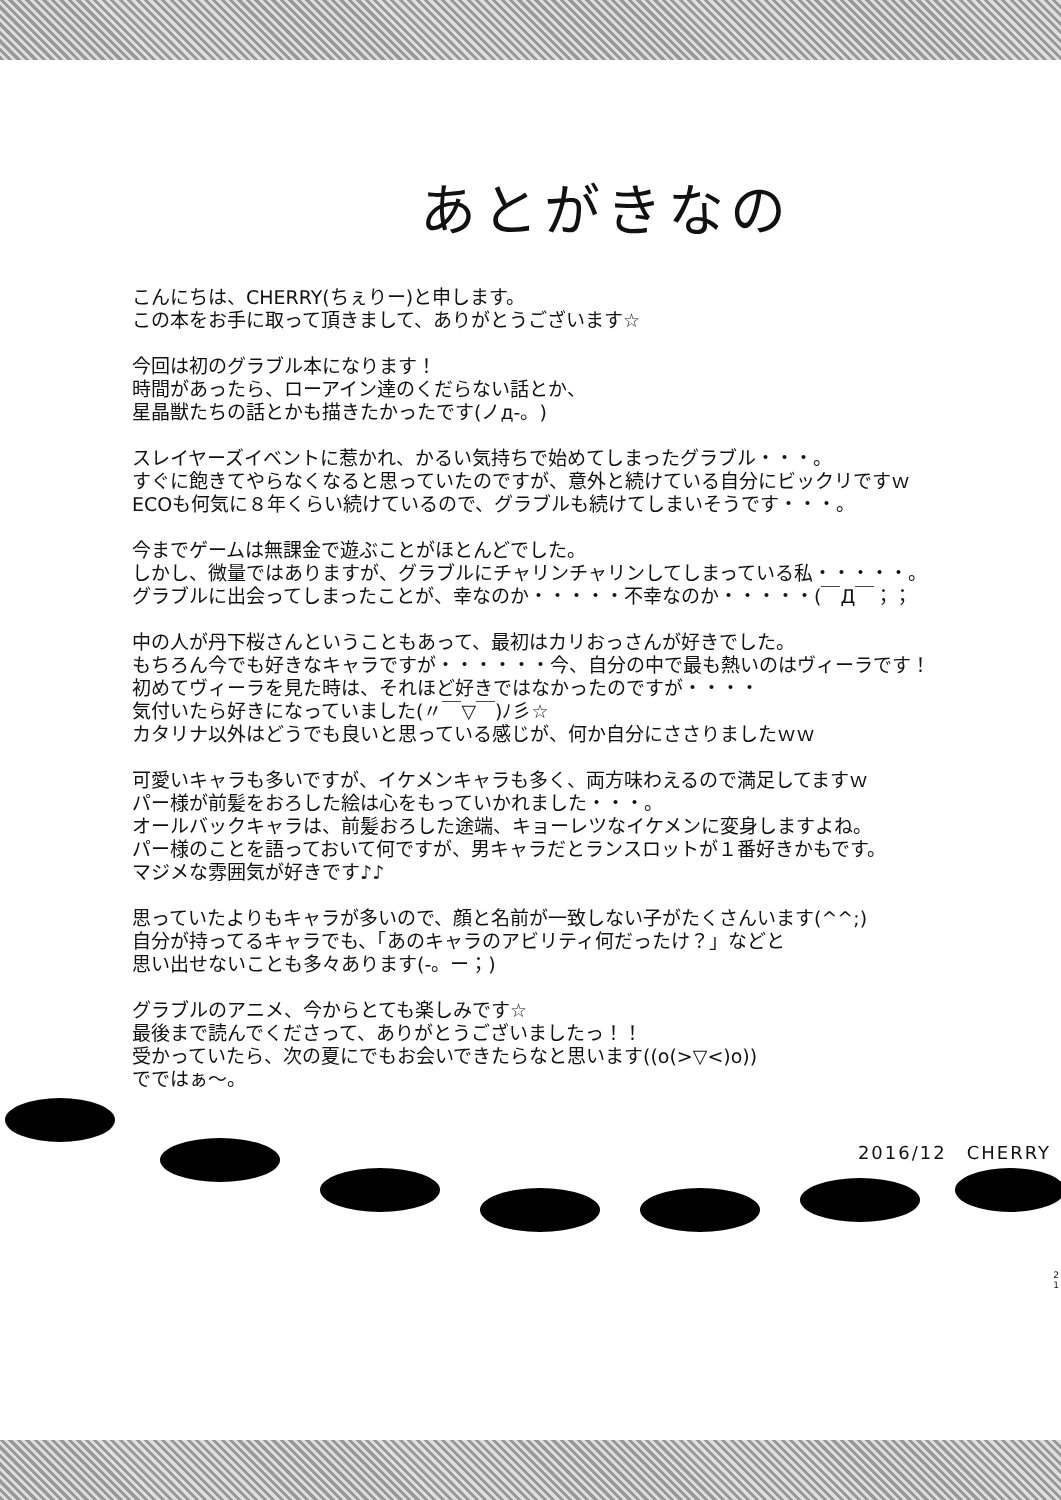あとがきなの
こんにちは、CHERRY(ちぇりー)と申します。
この本をお手に取って頂きまして、ありがとうございます☆
今回は初のグラブル本になります！
時間があったら、ローアイン達のくだらない話とか、
星晶獣たちの話とかも描きたかったです(ノд-。)
スレイヤーズイベントに惹かれ、かるい気持ちで始めてしまったグラブル・・・。
すぐに飽きてやらなくなると思っていたのですが、意外と続けている自分にビックリですｗ
ECOも何気に８年くらい続けているので、グラブルも続けてしまいそうです・・・。
今までゲームは無課金で遊ぶことがほとんどでした。
しかし、微量ではありますが、グラブルにチャリンチャリンしてしまっている私・・・・・。
グラブルに出会ってしまったことが、幸なのか・・・・・不幸なのか・・・・・(￣Д￣；；
中の人が丹下桜さんということもあって、最初はカリおっさんが好きでした。
もちろん今でも好きなキャラですが・・・・・・今、自分の中で最も熱いのはヴィーラです！
初めてヴィーラを見た時は、それほど好きではなかったのですが・・・・
気付いたら好きになっていました(〃￣▽￣)ﾉ彡☆
カタリナ以外はどうでも良いと思っている感じが、何か自分にささりましたｗｗ
可愛いキャラも多いですが、イケメンキャラも多く、両方味わえるので満足してますｗ
パー様が前髪をおろした絵は心をもっていかれました・・・。
オールバックキャラは、前髪おろした途端、キョーレツなイケメンに変身しますよね。
パー様のことを語っておいて何ですが、男キャラだとランスロットが１番好きかもです。
マジメな雰囲気が好きです♪♪
思っていたよりもキャラが多いので、顔と名前が一致しない子がたくさんいます(^^;)
自分が持ってるキャラでも、「あのキャラのアビリティ何だったけ？」などと
思い出せないことも多々あります(-。ー；)
グラブルのアニメ、今からとても楽しみです☆
最後まで読んでくださって、ありがとうございましたっ！！
受かっていたら、次の夏にでもお会いできたらなと思います((o(>▽<)o))
でではぁ～。
2016/12　CHERRY
2
1